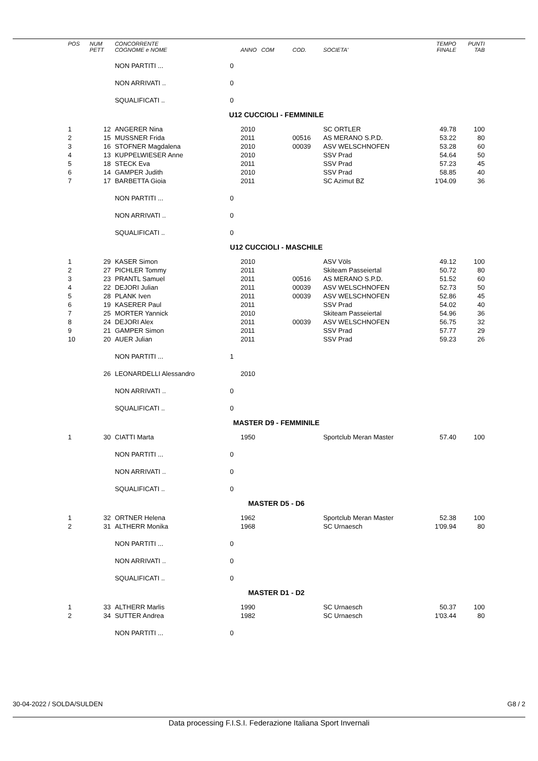| POS | NUM PETT | CONCORRENTE COGNOME e NOME | | ANNO COM | COD. | SOCIETA' | TEMPO FINALE | PUNTI TAB |
| --- | --- | --- | --- | --- | --- | --- | --- | --- |
| | | NON PARTITI ... | 0 | | | | | |
| | | NON ARRIVATI .. | 0 | | | | | |
| | | SQUALIFICATI .. | 0 | | | | | |
| U12 CUCCIOLI - FEMMINILE | | | | | | | | |
| 1 | 12 | ANGERER Nina | | 2010 | | SC ORTLER | 49.78 | 100 |
| 2 | 15 | MUSSNER Frida | | 2011 | 00516 | AS MERANO S.P.D. | 53.22 | 80 |
| 3 | 16 | STOFNER Magdalena | | 2010 | 00039 | ASV WELSCHNOFEN | 53.28 | 60 |
| 4 | 13 | KUPPELWIESER Anne | | 2010 | | SSV Prad | 54.64 | 50 |
| 5 | 18 | STECK Eva | | 2011 | | SSV Prad | 57.23 | 45 |
| 6 | 14 | GAMPER Judith | | 2010 | | SSV Prad | 58.85 | 40 |
| 7 | 17 | BARBETTA Gioia | | 2011 | | SC Azimut BZ | 1'04.09 | 36 |
| | | NON PARTITI ... | 0 | | | | | |
| | | NON ARRIVATI .. | 0 | | | | | |
| | | SQUALIFICATI .. | 0 | | | | | |
| U12 CUCCIOLI - MASCHILE | | | | | | | | |
| 1 | 29 | KASER Simon | | 2010 | | ASV Völs | 49.12 | 100 |
| 2 | 27 | PICHLER Tommy | | 2011 | | Skiteam Passeiertal | 50.72 | 80 |
| 3 | 23 | PRANTL Samuel | | 2011 | 00516 | AS MERANO S.P.D. | 51.52 | 60 |
| 4 | 22 | DEJORI Julian | | 2011 | 00039 | ASV WELSCHNOFEN | 52.73 | 50 |
| 5 | 28 | PLANK Iven | | 2011 | 00039 | ASV WELSCHNOFEN | 52.86 | 45 |
| 6 | 19 | KASERER Paul | | 2011 | | SSV Prad | 54.02 | 40 |
| 7 | 25 | MORTER Yannick | | 2010 | | Skiteam Passeiertal | 54.96 | 36 |
| 8 | 24 | DEJORI Alex | | 2011 | 00039 | ASV WELSCHNOFEN | 56.75 | 32 |
| 9 | 21 | GAMPER Simon | | 2011 | | SSV Prad | 57.77 | 29 |
| 10 | 20 | AUER Julian | | 2011 | | SSV Prad | 59.23 | 26 |
| | | NON PARTITI ... | 1 | | | | | |
| | 26 | LEONARDELLI Alessandro | | 2010 | | | | |
| | | NON ARRIVATI .. | 0 | | | | | |
| | | SQUALIFICATI .. | 0 | | | | | |
| MASTER D9 - FEMMINILE | | | | | | | | |
| 1 | 30 | CIATTI Marta | | 1950 | | Sportclub Meran Master | 57.40 | 100 |
| | | NON PARTITI ... | 0 | | | | | |
| | | NON ARRIVATI .. | 0 | | | | | |
| | | SQUALIFICATI .. | 0 | | | | | |
| MASTER D5 - D6 | | | | | | | | |
| 1 | 32 | ORTNER Helena | | 1962 | | Sportclub Meran Master | 52.38 | 100 |
| 2 | 31 | ALTHERR Monika | | 1968 | | SC Urnaesch | 1'09.94 | 80 |
| | | NON PARTITI ... | 0 | | | | | |
| | | NON ARRIVATI .. | 0 | | | | | |
| | | SQUALIFICATI .. | 0 | | | | | |
| MASTER D1 - D2 | | | | | | | | |
| 1 | 33 | ALTHERR Marlis | | 1990 | | SC Urnaesch | 50.37 | 100 |
| 2 | 34 | SUTTER Andrea | | 1982 | | SC Urnaesch | 1'03.44 | 80 |
| | | NON PARTITI ... | 0 | | | | | |
30-04-2022 / SOLDA/SULDEN G8 / 2
Data processing F.I.S.I. Federazione Italiana Sport Invernali